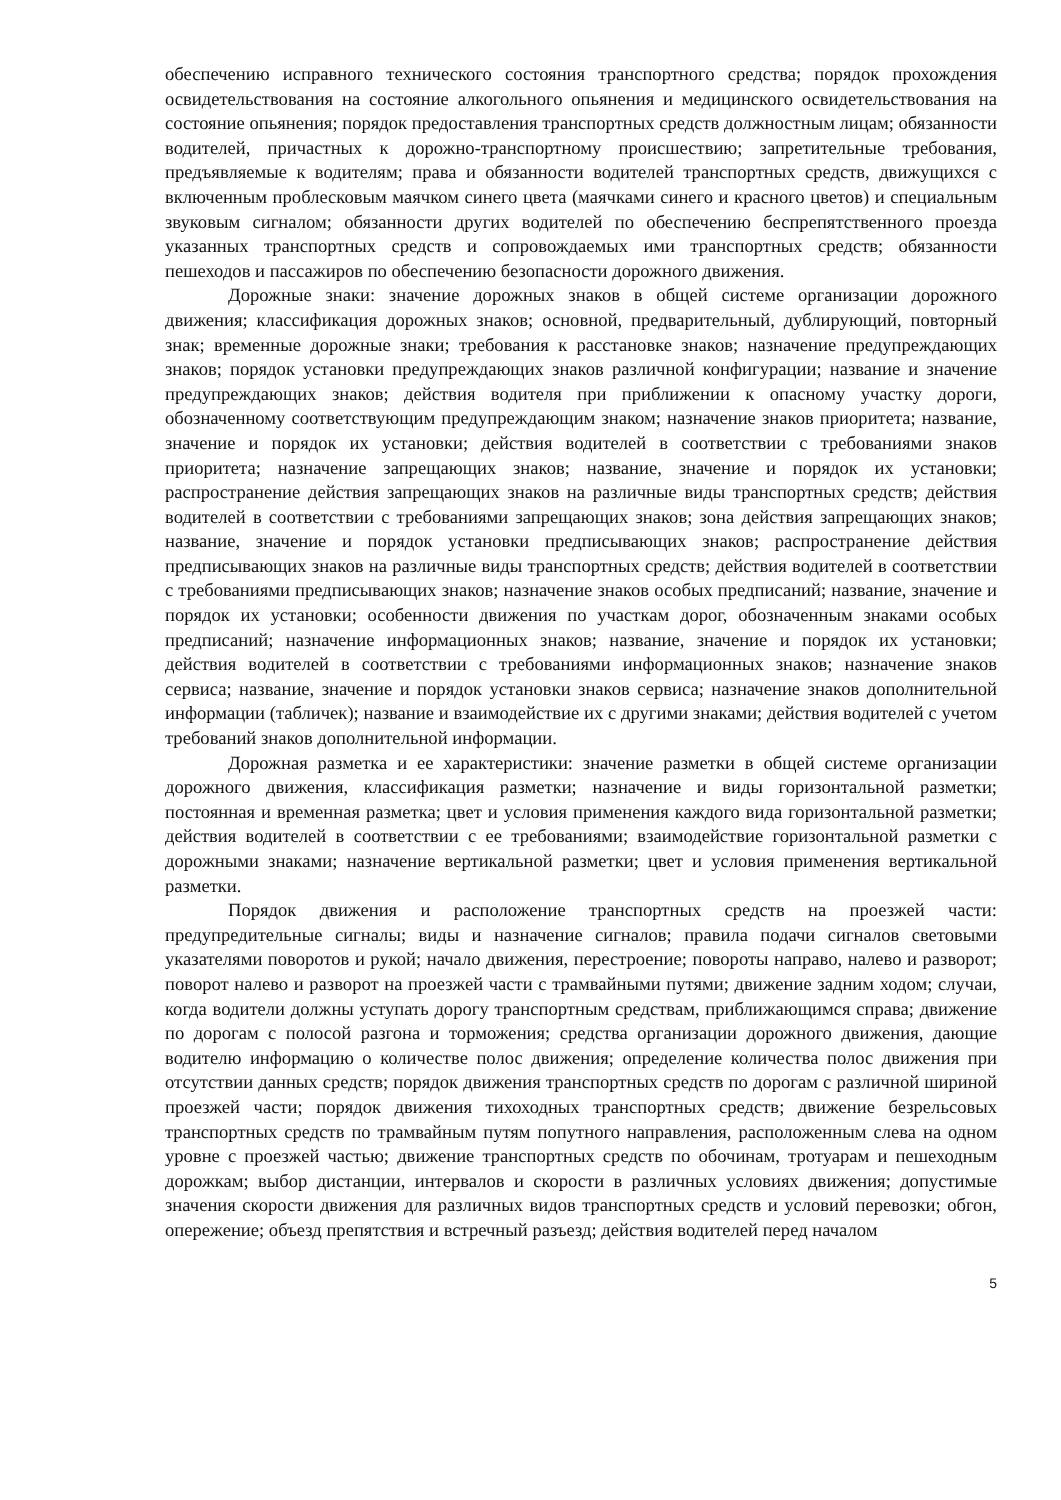обеспечению исправного технического состояния транспортного средства; порядок прохождения освидетельствования на состояние алкогольного опьянения и медицинского освидетельствования на состояние опьянения; порядок предоставления транспортных средств должностным лицам; обязанности водителей, причастных к дорожно-транспортному происшествию; запретительные требования, предъявляемые к водителям; права и обязанности водителей транспортных средств, движущихся с включенным проблесковым маячком синего цвета (маячками синего и красного цветов) и специальным звуковым сигналом; обязанности других водителей по обеспечению беспрепятственного проезда указанных транспортных средств и сопровождаемых ими транспортных средств; обязанности пешеходов и пассажиров по обеспечению безопасности дорожного движения.
Дорожные знаки: значение дорожных знаков в общей системе организации дорожного движения; классификация дорожных знаков; основной, предварительный, дублирующий, повторный знак; временные дорожные знаки; требования к расстановке знаков; назначение предупреждающих знаков; порядок установки предупреждающих знаков различной конфигурации; название и значение предупреждающих знаков; действия водителя при приближении к опасному участку дороги, обозначенному соответствующим предупреждающим знаком; назначение знаков приоритета; название, значение и порядок их установки; действия водителей в соответствии с требованиями знаков приоритета; назначение запрещающих знаков; название, значение и порядок их установки; распространение действия запрещающих знаков на различные виды транспортных средств; действия водителей в соответствии с требованиями запрещающих знаков; зона действия запрещающих знаков; название, значение и порядок установки предписывающих знаков; распространение действия предписывающих знаков на различные виды транспортных средств; действия водителей в соответствии с требованиями предписывающих знаков; назначение знаков особых предписаний; название, значение и порядок их установки; особенности движения по участкам дорог, обозначенным знаками особых предписаний; назначение информационных знаков; название, значение и порядок их установки; действия водителей в соответствии с требованиями информационных знаков; назначение знаков сервиса; название, значение и порядок установки знаков сервиса; назначение знаков дополнительной информации (табличек); название и взаимодействие их с другими знаками; действия водителей с учетом требований знаков дополнительной информации.
Дорожная разметка и ее характеристики: значение разметки в общей системе организации дорожного движения, классификация разметки; назначение и виды горизонтальной разметки; постоянная и временная разметка; цвет и условия применения каждого вида горизонтальной разметки; действия водителей в соответствии с ее требованиями; взаимодействие горизонтальной разметки с дорожными знаками; назначение вертикальной разметки; цвет и условия применения вертикальной разметки.
Порядок движения и расположение транспортных средств на проезжей части: предупредительные сигналы; виды и назначение сигналов; правила подачи сигналов световыми указателями поворотов и рукой; начало движения, перестроение; повороты направо, налево и разворот; поворот налево и разворот на проезжей части с трамвайными путями; движение задним ходом; случаи, когда водители должны уступать дорогу транспортным средствам, приближающимся справа; движение по дорогам с полосой разгона и торможения; средства организации дорожного движения, дающие водителю информацию о количестве полос движения; определение количества полос движения при отсутствии данных средств; порядок движения транспортных средств по дорогам с различной шириной проезжей части; порядок движения тихоходных транспортных средств; движение безрельсовых транспортных средств по трамвайным путям попутного направления, расположенным слева на одном уровне с проезжей частью; движение транспортных средств по обочинам, тротуарам и пешеходным дорожкам; выбор дистанции, интервалов и скорости в различных условиях движения; допустимые значения скорости движения для различных видов транспортных средств и условий перевозки; обгон, опережение; объезд препятствия и встречный разъезд; действия водителей перед началом
5